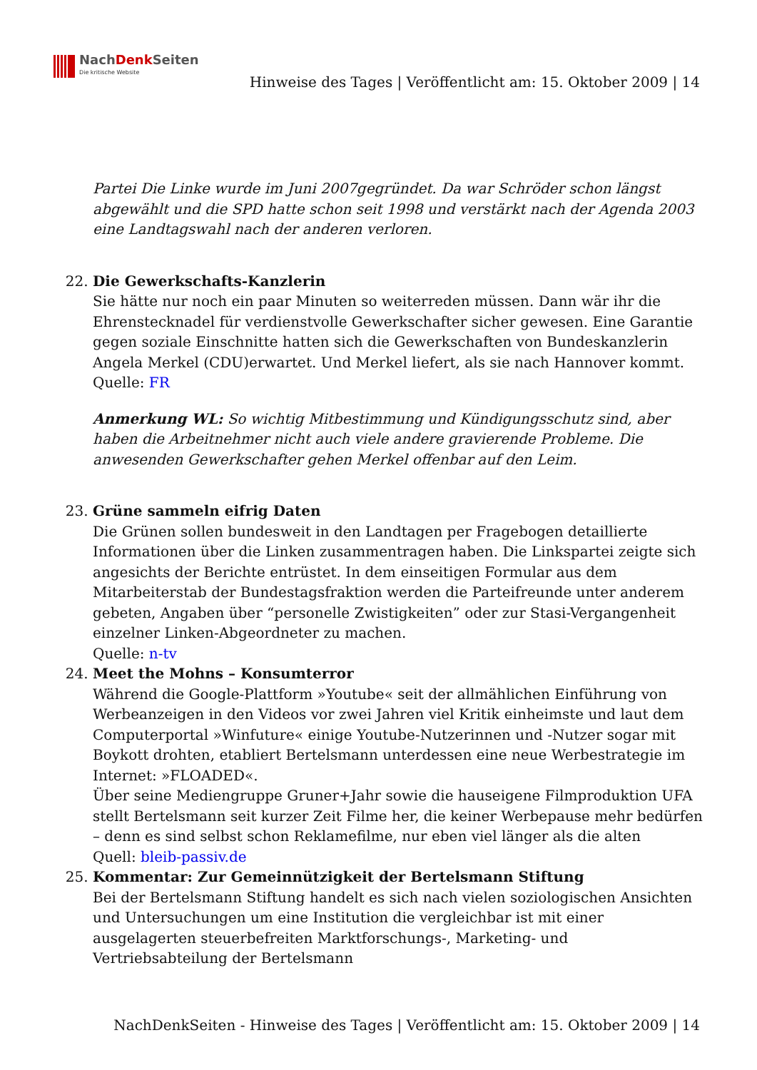NachDenk Seiten
Die kritische Website
Hinweise des Tages | Veröffentlicht am: 15. Oktober 2009 | 14
Partei Die Linke wurde im Juni 2007gegründet. Da war Schröder schon längst abgewählt und die SPD hatte schon seit 1998 und verstärkt nach der Agenda 2003 eine Landtagswahl nach der anderen verloren.
22. Die Gewerkschafts-Kanzlerin
Sie hätte nur noch ein paar Minuten so weiterreden müssen. Dann wär ihr die Ehrenstecknadel für verdienstvolle Gewerkschafter sicher gewesen. Eine Garantie gegen soziale Einschnitte hatten sich die Gewerkschaften von Bundeskanzlerin Angela Merkel (CDU)erwartet. Und Merkel liefert, als sie nach Hannover kommt.
Quelle: FR
Anmerkung WL: So wichtig Mitbestimmung und Kündigungsschutz sind, aber haben die Arbeitnehmer nicht auch viele andere gravierende Probleme. Die anwesenden Gewerkschafter gehen Merkel offenbar auf den Leim.
23. Grüne sammeln eifrig Daten
Die Grünen sollen bundesweit in den Landtagen per Fragebogen detaillierte Informationen über die Linken zusammentragen haben. Die Linkspartei zeigte sich angesichts der Berichte entrüstet. In dem einseitigen Formular aus dem Mitarbeiterstab der Bundestagsfraktion werden die Parteifreunde unter anderem gebeten, Angaben über “personelle Zwistigkeiten” oder zur Stasi-Vergangenheit einzelner Linken-Abgeordneter zu machen.
Quelle: n-tv
24. Meet the Mohns – Konsumterror
Während die Google-Plattform »Youtube« seit der allmählichen Einführung von Werbeanzeigen in den Videos vor zwei Jahren viel Kritik einheimste und laut dem Computerportal »Winfuture« einige Youtube-Nutzerinnen und -Nutzer sogar mit Boykott drohten, etabliert Bertelsmann unterdessen eine neue Werbestrategie im Internet: »FLOADED«.
Über seine Mediengruppe Gruner+Jahr sowie die hauseigene Filmproduktion UFA stellt Bertelsmann seit kurzer Zeit Filme her, die keiner Werbepause mehr bedürfen – denn es sind selbst schon Reklamefilme, nur eben viel länger als die alten
Quell: bleib-passiv.de
25. Kommentar: Zur Gemeinnützigkeit der Bertelsmann Stiftung
Bei der Bertelsmann Stiftung handelt es sich nach vielen soziologischen Ansichten und Untersuchungen um eine Institution die vergleichbar ist mit einer ausgelagerten steuerbefreiten Marktforschungs-, Marketing- und Vertriebsabteilung der Bertelsmann
NachDenkSeiten - Hinweise des Tages | Veröffentlicht am: 15. Oktober 2009 | 14